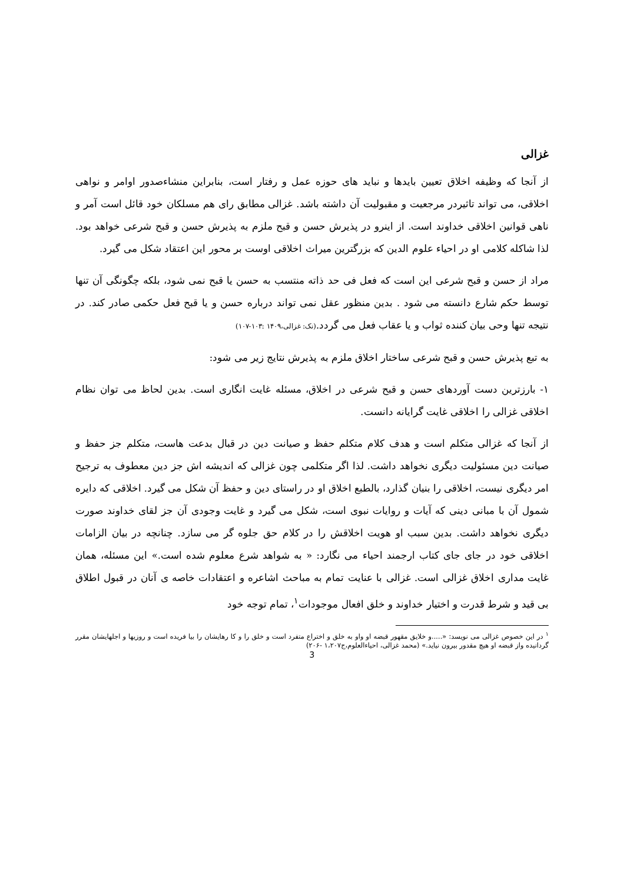غزالی
از آنجا که وظیفه اخلاق تعیین بایدها و نباید های حوزه عمل و رفتار است، بنابراین منشاءصدور اوامر و نواهی اخلاقی، می تواند تاثیردر مرجعیت و مقبولیت آن داشته باشد. غزالی مطابق رای هم مسلکان خود قائل است آمر و ناهی قوانین اخلاقی خداوند است. از اینرو در پذیرش حسن و قبح ملزم به پذیرش حسن و قبح شرعی خواهد بود. لذا شاکله کلامی او در احیاء علوم الدین که بزرگترین میراث اخلاقی اوست بر محور این اعتقاد شکل می گیرد.
مراد از حسن و قبح شرعی این است که فعل فی حد ذاته منتسب به حسن یا قبح نمی شود، بلکه چگونگی آن تنها توسط حکم شارع دانسته می شود . بدین منظور عقل نمی تواند درباره حسن و یا قبح فعل حکمی صادر کند. در نتیجه تنها وحی بیان کننده ثواب و یا عقاب فعل می گردد.(نک: غزالی،۱۴۰۹ :۱۰۳-۱۰۷)
به تبع پذیرش حسن و قبح شرعی ساختار اخلاق ملزم به پذیرش نتایج زیر می شود:
۱- بارزترین دست آوردهای حسن و قبح شرعی در اخلاق، مسئله غایت انگاری است. بدین لحاظ می توان نظام اخلاقی غزالی را اخلاقی غایت گرایانه دانست.
از آنجا که غزالی متکلم است و هدف کلام متکلم حفظ و صیانت دین در قبال بدعت هاست، متکلم جز حفظ و صیانت دین مسئولیت دیگری نخواهد داشت. لذا اگر متکلمی چون غزالی که اندیشه اش جز دین معطوف به ترجیح امر دیگری نیست، اخلاقی را بنیان گذارد، بالطبع اخلاق او در راستای دین و حفظ آن شکل می گیرد. اخلاقی که دایره شمول آن با مبانی دینی که آیات و روایات نبوی است، شکل می گیرد و غایت وجودی آن جز لقای خداوند صورت دیگری نخواهد داشت. بدین سبب او هویت اخلاقش را در کلام حق جلوه گر می سازد. چنانچه در بیان الزامات اخلاقی خود در جای جای کتاب ارجمند احیاء می نگارد: « به شواهد شرع معلوم شده است.» این مسئله، همان غایت مداری اخلاق غزالی است. غزالی با عنایت تمام به مباحث اشاعره و اعتقادات خاصه ی آنان در قبول اطلاق بی قید و شرط قدرت و اختیار خداوند و خلق افعال موجودات<sup>۱</sup>، تمام توجه خود
<sup>۱</sup> در این خصوص غزالی می نویسد: «.....و خلایق مقهور قبضه او واو به خلق و اختراع متفرد است و خلق را و کا رهایشان را بیا فریده است و روزیها و اجلهایشان مقرر گردانیده واز قبضه او هیچ مقدور بیرون نیاید.» (محمد غزالی، احیاءالعلوم،ج۱،۲۰۷ -۲۰۶)
3